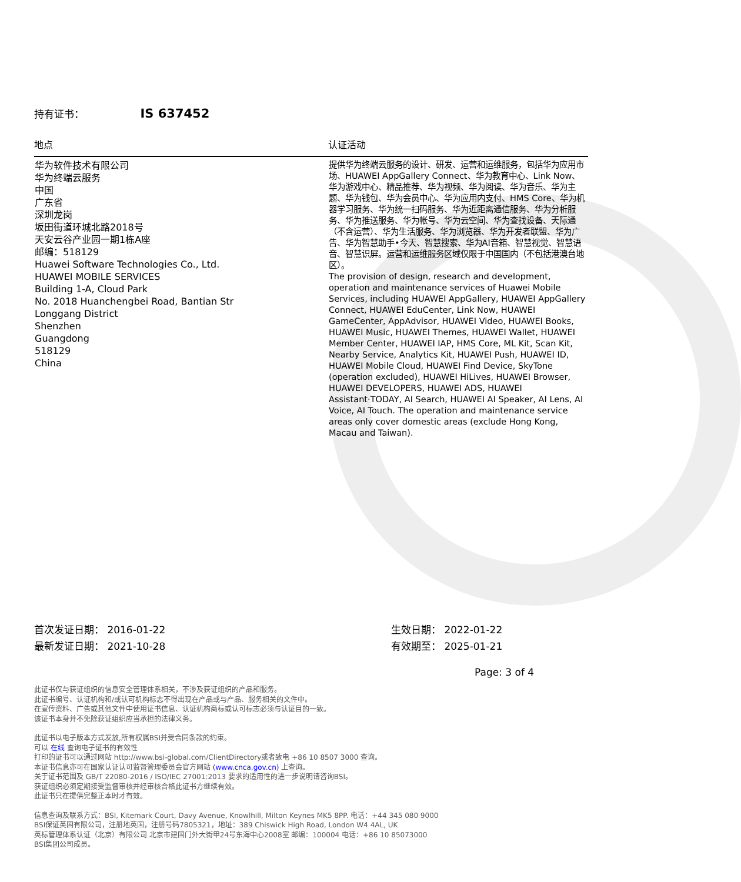持有证书： IS 637452
| 地点 | 认证活动 |
| --- | --- |
| 华为软件技术有限公司 华为终端云服务 中国 广东省 深圳龙岗 坂田街道环城北路2018号 天安云谷产业园一期1栋A座 邮编：518129 Huawei Software Technologies Co., Ltd. HUAWEI MOBILE SERVICES Building 1-A, Cloud Park No. 2018 Huanchengbei Road, Bantian Str Longgang District Shenzhen Guangdong 518129 China | 提供华为终端云服务的设计、研发、运营和运维服务，包括华为应用市场、HUAWEI AppGallery Connect、华为教育中心、Link Now、华为游戏中心、精品推荐、华为视频、华为阅读、华为音乐、华为主题、华为钱包、华为会员中心、华为应用内支付、HMS Core、华为机器学习服务、华为统一扫码服务、华为近距离通信服务、华为分析服务、华为推送服务、华为帐号、华为云空间、华为查找设备、天际通（不含运营）、华为生活服务、华为浏览器、华为开发者联盟、华为广告、华为智慧助手•今天、智慧搜索、华为AI音箱、智慧视觉、智慧语音、智慧识屏。运营和运维服务区域仅限于中国国内（不包括港澳台地区）。 The provision of design, research and development, operation and maintenance services of Huawei Mobile Services, including HUAWEI AppGallery, HUAWEI AppGallery Connect, HUAWEI EduCenter, Link Now, HUAWEI GameCenter, AppAdvisor, HUAWEI Video, HUAWEI Books, HUAWEI Music, HUAWEI Themes, HUAWEI Wallet, HUAWEI Member Center, HUAWEI IAP, HMS Core, ML Kit, Scan Kit, Nearby Service, Analytics Kit, HUAWEI Push, HUAWEI ID, HUAWEI Mobile Cloud, HUAWEI Find Device, SkyTone (operation excluded), HUAWEI HiLives, HUAWEI Browser, HUAWEI DEVELOPERS, HUAWEI ADS, HUAWEI Assistant·TODAY, AI Search, HUAWEI AI Speaker, AI Lens, AI Voice, AI Touch. The operation and maintenance service areas only cover domestic areas (exclude Hong Kong, Macau and Taiwan). |
首次发证日期： 2016-01-22
最新发证日期： 2021-10-28
生效日期： 2022-01-22
有效期至： 2025-01-21
Page: 3 of 4
此证书仅与获证组织的信息安全管理体系相关，不涉及获证组织的产品和服务。
此证书编号、认证机构和/或认可机构标志不得出现在产品或与产品、服务相关的文件中。
在宣传资料、广告或其他文件中使用证书信息、认证机构商标或认可标志必须与认证目的一致。
该证书本身并不免除获证组织应当承担的法律义务。
此证书以电子版本方式发放,所有权属BSI并受合同条款的约束。
可以 在线 查询电子证书的有效性
打印的证书可以通过网站 http://www.bsi-global.com/ClientDirectory或者致电 +86 10 8507 3000 查询。
本证书信息亦可在国家认证认可监督管理委员会官方网站 (www.cnca.gov.cn) 上查询。
关于证书范围及 GB/T 22080-2016 / ISO/IEC 27001:2013 要求的适用性的进一步说明请咨询BSI。
获证组织必须定期接受监督审核并经审核合格此证书方继续有效。
此证书只在提供完整正本时才有效。
信息查询及联系方式：BSI, Kitemark Court, Davy Avenue, Knowlhill, Milton Keynes MK5 8PP. 电话：+44 345 080 9000
BSI保证英国有限公司，注册地英国，注册号码7805321，地址：389 Chiswick High Road, London W4 4AL, UK
英标管理体系认证（北京）有限公司 北京市建国门外大街甲24号东海中心2008室 邮编：100004 电话：+86 10 85073000
BSI集团公司成员。